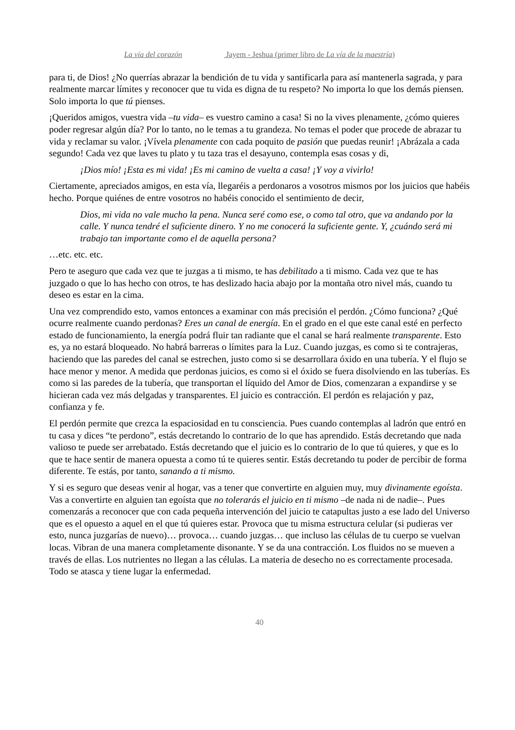La vía del corazón Jayem - Jeshua (primer libro de La vía de la maestría)
para ti, de Dios! ¿No querrías abrazar la bendición de tu vida y santificarla para así mantenerla sagrada, y para realmente marcar límites y reconocer que tu vida es digna de tu respeto? No importa lo que los demás piensen. Solo importa lo que tú pienses.
¡Queridos amigos, vuestra vida –tu vida– es vuestro camino a casa! Si no la vives plenamente, ¿cómo quieres poder regresar algún día? Por lo tanto, no le temas a tu grandeza. No temas el poder que procede de abrazar tu vida y reclamar su valor. ¡Vívela plenamente con cada poquito de pasión que puedas reunir! ¡Abrázala a cada segundo! Cada vez que laves tu plato y tu taza tras el desayuno, contempla esas cosas y di,
¡Dios mío! ¡Esta es mi vida! ¡Es mi camino de vuelta a casa! ¡Y voy a vivirlo!
Ciertamente, apreciados amigos, en esta vía, llegaréis a perdonaros a vosotros mismos por los juicios que habéis hecho. Porque quiénes de entre vosotros no habéis conocido el sentimiento de decir,
Dios, mi vida no vale mucho la pena. Nunca seré como ese, o como tal otro, que va andando por la calle. Y nunca tendré el suficiente dinero. Y no me conocerá la suficiente gente. Y, ¿cuándo será mi trabajo tan importante como el de aquella persona?
…etc. etc. etc.
Pero te aseguro que cada vez que te juzgas a ti mismo, te has debilitado a ti mismo. Cada vez que te has juzgado o que lo has hecho con otros, te has deslizado hacia abajo por la montaña otro nivel más, cuando tu deseo es estar en la cima.
Una vez comprendido esto, vamos entonces a examinar con más precisión el perdón. ¿Cómo funciona? ¿Qué ocurre realmente cuando perdonas? Eres un canal de energía. En el grado en el que este canal esté en perfecto estado de funcionamiento, la energía podrá fluir tan radiante que el canal se hará realmente transparente. Esto es, ya no estará bloqueado. No habrá barreras o límites para la Luz. Cuando juzgas, es como si te contrajeras, haciendo que las paredes del canal se estrechen, justo como si se desarrollara óxido en una tubería. Y el flujo se hace menor y menor. A medida que perdonas juicios, es como si el óxido se fuera disolviendo en las tuberías. Es como si las paredes de la tubería, que transportan el líquido del Amor de Dios, comenzaran a expandirse y se hicieran cada vez más delgadas y transparentes. El juicio es contracción. El perdón es relajación y paz, confianza y fe.
El perdón permite que crezca la espaciosidad en tu consciencia. Pues cuando contemplas al ladrón que entró en tu casa y dices “te perdono”, estás decretando lo contrario de lo que has aprendido. Estás decretando que nada valioso te puede ser arrebatado. Estás decretando que el juicio es lo contrario de lo que tú quieres, y que es lo que te hace sentir de manera opuesta a como tú te quieres sentir. Estás decretando tu poder de percibir de forma diferente. Te estás, por tanto, sanando a ti mismo.
Y si es seguro que deseas venir al hogar, vas a tener que convertirte en alguien muy, muy divinamente egoísta. Vas a convertirte en alguien tan egoísta que no tolerarás el juicio en ti mismo –de nada ni de nadie–. Pues comenzarás a reconocer que con cada pequeña intervención del juicio te catapultas justo a ese lado del Universo que es el opuesto a aquel en el que tú quieres estar. Provoca que tu misma estructura celular (si pudieras ver esto, nunca juzgarías de nuevo)… provoca… cuando juzgas… que incluso las células de tu cuerpo se vuelvan locas. Vibran de una manera completamente disonante. Y se da una contracción. Los fluidos no se mueven a través de ellas. Los nutrientes no llegan a las células. La materia de desecho no es correctamente procesada. Todo se atasca y tiene lugar la enfermedad.
40